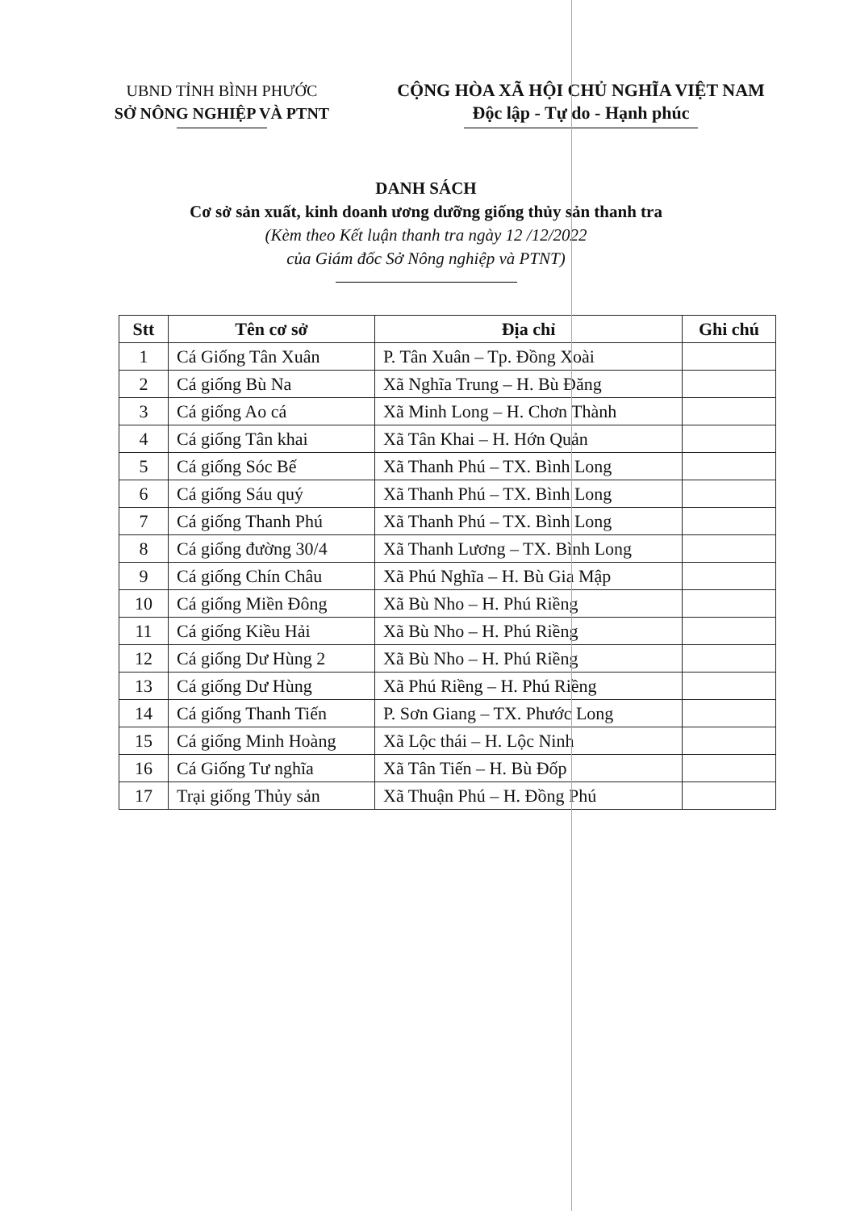UBND TỈNH BÌNH PHƯỚC
SỞ NÔNG NGHIỆP VÀ PTNT
CỘNG HÒA XÃ HỘI CHỦ NGHĨA VIỆT NAM
Độc lập - Tự do - Hạnh phúc
DANH SÁCH
Cơ sở sản xuất, kinh doanh ương dưỡng giống thủy sản thanh tra
(Kèm theo Kết luận thanh tra ngày 12 /12/2022
của Giám đốc Sở Nông nghiệp và PTNT)
| Stt | Tên cơ sở | Địa chỉ | Ghi chú |
| --- | --- | --- | --- |
| 1 | Cá Giống Tân Xuân | P. Tân Xuân – Tp. Đồng Xoài | |
| 2 | Cá giống Bù Na | Xã Nghĩa Trung – H. Bù Đăng | |
| 3 | Cá giống Ao cá | Xã Minh Long – H. Chơn Thành | |
| 4 | Cá giống Tân khai | Xã Tân Khai – H. Hớn Quản | |
| 5 | Cá giống Sóc Bế | Xã Thanh Phú – TX. Bình Long | |
| 6 | Cá giống Sáu quý | Xã Thanh Phú – TX. Bình Long | |
| 7 | Cá giống Thanh Phú | Xã Thanh Phú – TX. Bình Long | |
| 8 | Cá giống đường 30/4 | Xã Thanh Lương – TX. Bình Long | |
| 9 | Cá giống Chín Châu | Xã Phú Nghĩa – H. Bù Gia Mập | |
| 10 | Cá giống Miền Đông | Xã Bù Nho – H. Phú Riềng | |
| 11 | Cá giống Kiều Hải | Xã Bù Nho – H. Phú Riềng | |
| 12 | Cá giống Dư Hùng 2 | Xã Bù Nho – H. Phú Riềng | |
| 13 | Cá giống Dư Hùng | Xã Phú Riềng – H. Phú Riềng | |
| 14 | Cá giống Thanh Tiến | P. Sơn Giang – TX. Phước Long | |
| 15 | Cá giống Minh Hoàng | Xã Lộc thái – H. Lộc Ninh | |
| 16 | Cá Giống Tư nghĩa | Xã Tân Tiến – H. Bù Đốp | |
| 17 | Trại giống Thủy sản | Xã Thuận Phú – H. Đồng Phú | |